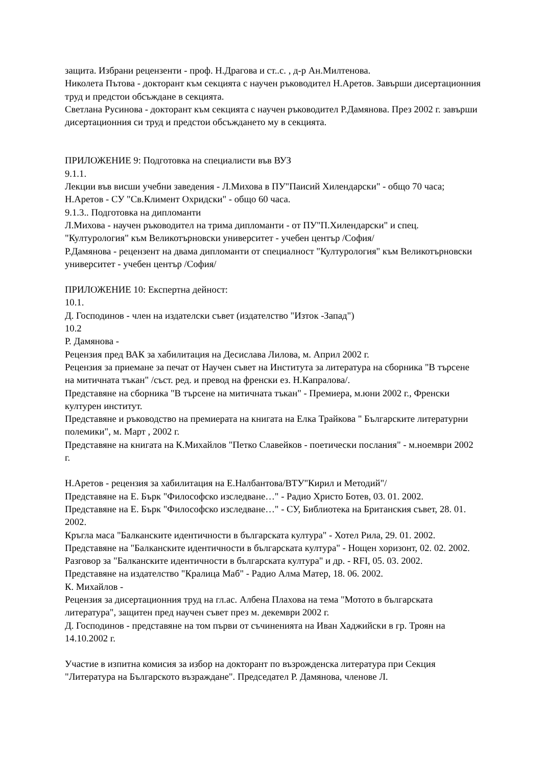защита. Избрани рецензенти - проф. Н.Драгова и ст..с. , д-р Ан.Милтенова.
Николета Пътова - докторант към секцията с научен ръководител Н.Аретов. Завърши дисертационния труд и предстои обсъждане в секцията.
Светлана Русинова - докторант към секцията с научен ръководител Р.Дамянова. През 2002 г. завърши дисертационния си труд и предстои обсъждането му в секцията.
ПРИЛОЖЕНИЕ 9: Подготовка на специалисти във ВУЗ
9.1.1.
Лекции във висши учебни заведения - Л.Михова в ПУ"Паисий Хилендарски" - общо 70 часа; Н.Аретов - СУ "Св.Климент Охридски" - общо 60 часа.
9.1.3.. Подготовка на дипломанти
Л.Михова - научен ръководител на трима дипломанти - от ПУ"П.Хилендарски" и спец. "Културология" към Великотърновски университет - учебен център /София/
Р.Дамянова - рецензент на двама дипломанти от специалност "Културология" към Великотърновски университет - учебен център /София/
ПРИЛОЖЕНИЕ 10: Експертна дейност:
10.1.
Д. Господинов - член на издателски съвет (издателство "Изток -Запад")
10.2
Р. Дамянова -
Рецензия пред ВАК за хабилитация на Десислава Лилова, м. Април 2002 г.
Рецензия за приемане за печат от Научен съвет на Института за литература на сборника "В търсене на митичната тъкан" /съст. ред. и превод на френски ез. Н.Капралова/.
Представяне на сборника "В търсене на митичната тъкан" - Премиера, м.юни 2002 г., Френски културен институт.
Представяне и ръководство на премиерата на книгата на Елка Трайкова " Българските литературни полемики", м. Март , 2002 г.
Представяне на книгата на К.Михайлов "Петко Славейков - поетически послания" - м.ноември 2002 г.
Н.Аретов - рецензия за хабилитация на Е.Налбантова/ВТУ"Кирил и Методий"/
Представяне на Е. Бърк "Философско изследване…" - Радио Христо Ботев, 03. 01. 2002.
Представяне на Е. Бърк "Философско изследване…" - СУ, Библиотека на Британския съвет, 28. 01. 2002.
Кръгла маса "Балканските идентичности в българската култура" - Хотел Рила, 29. 01. 2002.
Представяне на "Балканските идентичности в българската култура" - Нощен хоризонт, 02. 02. 2002.
Разговор за "Балканските идентичности в българската култура" и др. - RFI, 05. 03. 2002.
Представяне на издателство "Кралица Маб" - Радио Алма Матер, 18. 06. 2002.
К. Михайлов -
Рецензия за дисертационния труд на гл.ас. Албена Плахова на тема "Мотото в българската литература", защитен пред научен съвет през м. декември 2002 г.
Д. Господинов - представяне на том първи от съчиненията на Иван Хаджийски в гр. Троян на 14.10.2002 г.
Участие в изпитна комисия за избор на докторант по възрожденска литература при Секция "Литература на Българското възраждане". Председател Р. Дамянова, членове Л.